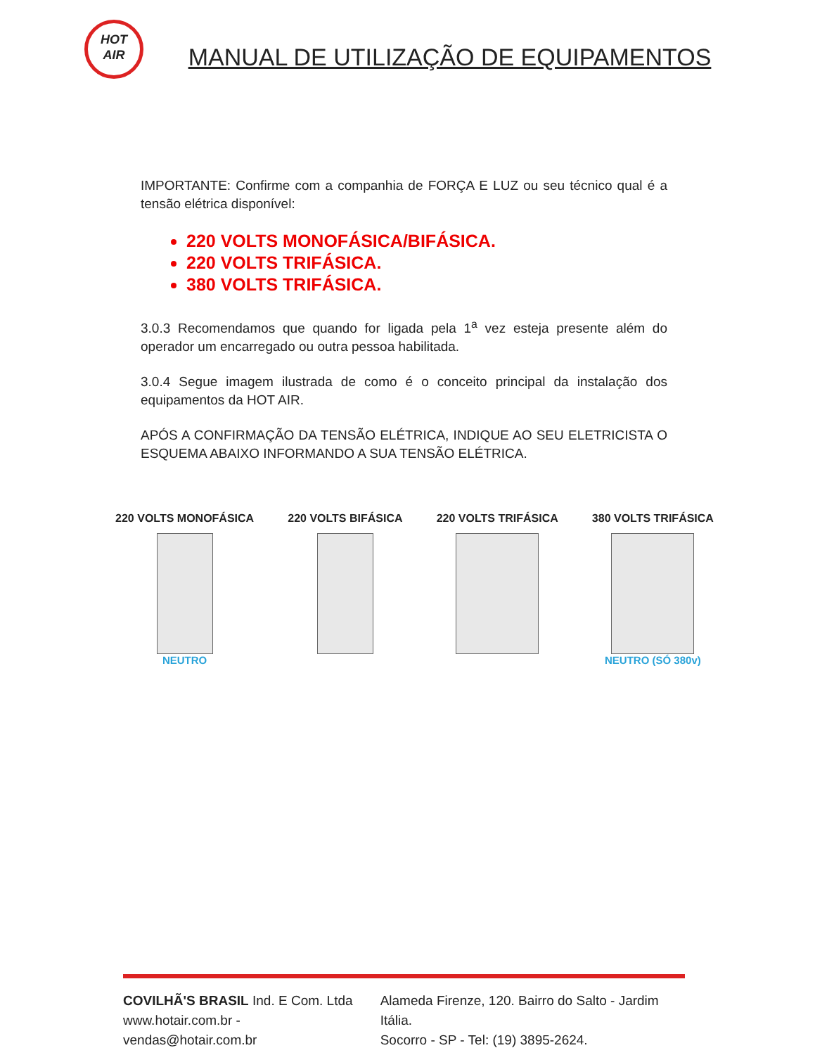HOT
AIR
MANUAL DE UTILIZAÇÃO DE EQUIPAMENTOS
IMPORTANTE: Confirme com a companhia de FORÇA E LUZ ou seu técnico qual é a tensão elétrica disponível:
220 VOLTS MONOFÁSICA/BIFÁSICA.
220 VOLTS TRIFÁSICA.
380 VOLTS TRIFÁSICA.
3.0.3 Recomendamos que quando for ligada pela 1<sup>a</sup> vez esteja presente além do operador um encarregado ou outra pessoa habilitada.
3.0.4 Segue imagem ilustrada de como é o conceito principal da instalação dos equipamentos da HOT AIR.
APÓS A CONFIRMAÇÃO DA TENSÃO ELÉTRICA, INDIQUE AO SEU ELETRICISTA O ESQUEMA ABAIXO INFORMANDO A SUA TENSÃO ELÉTRICA.
220 VOLTS MONOFÁSICA
NEUTRO
220 VOLTS BIFÁSICA 220 VOLTS TRIFÁSICA 380 VOLTS TRIFÁSICA
NEUTRO (SÓ 380v)
COVILHÃ'S BRASIL Ind. E Com. Ltda
www.hotair.com.br - vendas@hotair.com.br
Alameda Firenze, 120. Bairro do Salto - Jardim Itália.
Socorro - SP - Tel: (19) 3895-2624.